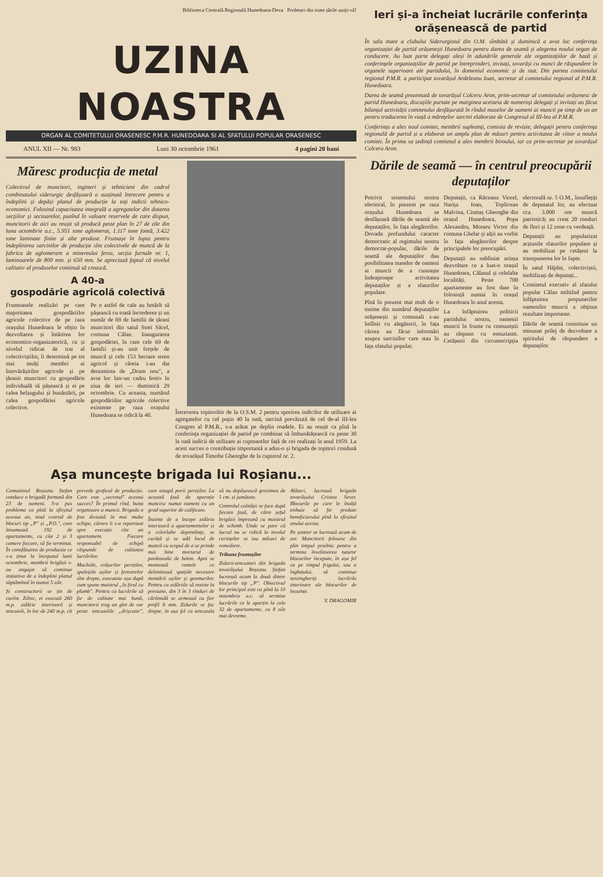Biblioteca Centrală Regională Hunedoara-Deva Proletari din toate țările uniți-vă!
UZINA NOASTRA
ORGAN AL COMITETULUI ORASENESC P.M.R. HUNEDOARA SI AL SFATULUI POPULAR ORASENESC
ANUL XII — Nr. 983 Luni 30 octombrie 1961 4 pagini 20 bani
Măresc producția de metal
Colectivul de muncitori, ingineri și tehnicieni din cadrul combinatului siderurgic desfășoară o susținută întrecere pentru a îndeplini și depăși planul de producție la toți indicii tehnico-economici. Folosind capacitatea integrală a agregatelor din dotarea secțiilor și sectoarelor, punînd în valoare rezervele de care dispun, muncitorii de aici au reușit să producă peste plan în 27 de zile din luna octombrie a.c., 5.951 tone aglomerat, 1.117 tone fontă, 3.422 tone laminate finite și alte produse. Fruntașe în lupta pentru îndeplinirea sarcinilor de producție sînt colectivele de muncă de la fabrica de aglomerare a minereului feros, secția furnale nr. 1, laminoarele de 800 mm. și 650 mm. Se apreciază faptul că nivelul calitativ al produselor continuă să crească.
A 40-a
gospodărie agricolă colectivă
Frumoasele realizări pe care majoritatea gospodăriilor agricole colective de pe raza orașului Hunedoara le obțin în dezvoltarea și întărirea lor economico-organizatorică, ca și nivelul ridicat de trai al colectiviștilor, îi determină pe tot mai mulți membri ai întovărășirilor agricole și pe țăranii muncitori cu gospodărie individuală să pășească și ei pe calea belșugului și bunăstării, pe calea gospodăriei agricole colective.
Pe o astfel de cale au hotărît să pășească cu toată încrederea și un număr de 69 de familii de țărani muncitori din satul Strei Săcel, comuna Călan. Inaugurarea gospodăriei, în care cele 69 de familii și-au unit forțele de muncă și cele 153 hectare teren agricol și căreia i-au dat denumirea de „Drum nou", a avut loc într-un cadru festiv în ziua de ieri — duminică 29 octombrie. Cu aceasta, numărul gospodăriilor agricole colective existente pe raza orașului Hunedoara se ridică la 40.
Întrecerea topitorilor de la O.S.M. 2 pentru sporirea indicilor de utilizare ai agregatelor cu cel puțin 40 la sută, sarcină prevăzută de cel de-al III-lea Congres al P.M.R., s-a arătat pe deplin roadele. Ei au reușit ca pînă la conferința organizației de partid pe combinat să îmbunătățească cu peste 30 la sută indicii de utilizare ai cuptoarelor față de cei realizați în anul 1959. La acest succes o contribuție importantă a adus-o și brigada de topitori condusă de tovarășul Timofte Gheorghe de la cuptorul nr. 2.
Așa muncește brigada lui Roșianu...
Comunistul Roșianu Ștefan conduce o brigadă formată din 23 de oameni. S-a pus problema ca pînă la sfîrșitul acestui an, noul cvartal de blocuri tip „P" și „P.O.", care însumează 192 de apartamente, cu cîte 2 și 3 camere fiecare, să fie terminat. În consfătuirea de producție ce s-a ținut la începutul lunii octombrie, membrii brigăzii s-au angajat să continue inițiativa de a îndeplini planul săptămînal în numai 5 zile.
Și constructorii se țin de cuvînt. Zilnic, ei execută 260 m.p. zidărie interioară și tencuieli, în loc de 240 m.p. cît prevede graficul de producție. Care este „secretul" acestui succes? În primul rînd, buna organizare a muncii. Brigada a fost divizată în mai multe echipe, cărora li s-a repartizat spre execuție cîte un apartament. Fiecare responsabil de echipă răspunde de calitatea lucrărilor.
Muchiile, colțurilor pereților, spalețiile ușilor și ferestrelor sînt drepte, executate așa după cum spune maistrul „la firul cu plumb". Pentru ca lucrările să fie de calitate mai bună, muncitorii trag un glet de var peste tencuielile „drișcuite", care astupă porii pereților. La această fază de operație muncesc numai oameni cu un grad superior de calificare.
Înainte de a începe zidăria interioară a apartamentelor și a celorlalte dependințe, se curăță și se udă locul de muncă cu scopul de a se prinde mai bine mortarul de pardoseala de beton. Apoi se montează ramele ce delimitează spațiile necesare montării ușilor și geamurilor. Pentru ca zidăriile să reziste la presiune, din 3 în 3 rînduri de cărămidă se armează cu fier profil 6 mm. Zidurile se fac drepte, în așa fel ca tencuiala să nu depășească grosimea de 1 cm. și jumătate.
Controlul calității se face după fiecare fază, de către șeful brigăzii împreună cu maistrul de schimb. Unde se pare că lucrul nu se ridică la nivelul cerințelor se iau măsuri de remediere.
Tribuna fruntașilor
Zidarii-tencuitori din brigada tovarășului Roșianu Ștefan lucrează acum la două dintre blocurile tip „P". Obiectivul lor principal este ca pînă la 10 noiembrie a.c. să termine lucrările ce le aparțin la cele 32 de apartamente, cu 8 zile mai devreme.
Alături, lucrează brigada tovarășului Cristea Sever. Blocurile pe care le înalță trebuie să fie predate beneficiarului pînă la sfîrșitul anului acesta.
Pe șantier se lucrează acum de zor. Muncitorii folosesc din plin timpul prielnic pentru a termina învelitoarea tuturor blocurilor începute, în așa fel ca pe timpul frigului, sau a înghețului, să continue nestingheriți lucrările interioare ale blocurilor de locuințe.
V. DRAGOMIR
Ieri și-a încheiat lucrările conferința orășenească de partid
În sala mare a clubului Siderurgistul din O.M. sîmbătă și duminică a avut loc conferința organizației de partid orășenești Hunedoara pentru darea de seamă și alegerea noului organ de conducere. Au luat parte delegați aleși în adunările generale ale organizațiilor de bază și conferințele organizațiilor de partid pe întreprinderi, invitați, tovarăși cu munci de răspundere în organele superioare ale partidului, în domeniul economic și de stat. Din partea comitetului regional P.M.R. a participat tovarășul Ardeleanu Ioan, secretar al comitetului regional al P.M.R. Hunedoara.
Darea de seamă prezentată de tovarășul Colceru Aron, prim-secretar al comitetului orășenesc de partid Hunedoara, discuțiile purtate pe marginea acesteia de numeroși delegați și invitați au făcut bilanțul activității comitetului desfășurată în rîndul maselor de oameni ai muncii pe timp de un an pentru traducerea în viață a mărețelor sarcini elaborate de Congresul al III-lea al P.M.R.
Conferința a ales noul comitet, membrii supleanți, comisia de revizie, delegații pentru conferința regională de partid și a elaborat un amplu plan de măsuri pentru activitatea de viitor a noului comitet. În prima sa ședință comitetul a ales membrii biroului, iar ca prim-secretar pe tovarășul Colceru Aron.
Dările de seamă — în centrul preocupării deputaților
Potrivit sistemului nostru electoral, în prezent pe raza orașului Hunedoara se desfășoară dările de seamă ale deputaților, în fața alegătorilor. Dovada profundului caracter democratic al regimului nostru democrat-popular, dările de seamă ale deputaților dau posibilitatea maselor de oameni ai muncii de a cunoaște îndeaproape activitatea deputaților și a sfaturilor populare.
Pînă în prezent mai mult de o treime din numărul deputaților orășenești și comunali s-au întîlnit cu alegătorii, în fața cărora au făcut informări asupra sarcinilor care stau în fața sfatului popular.
Deputații, ca Răceanu Viorel, Narița Ioan, Toplicean Malvina, Cismaș Gheorghe din orașul Hunedoara, Popa Alexandru, Moraru Victor din comuna Ghelar și alții au vorbit în fața alegătorilor despre principalele lor preocupări.
Deputații au subliniat uriașa dezvoltare ce a luat-o orașul Hunedoara, Călanul și celelalte localități. Peste 700 apartamente au fost date în folosință numai în orașul Hunedoara în anul acesta.
La înfăptuirea politicii partidului nostru, oamenii muncii în frunte cu comuniștii au răspuns cu entuziasm. Cetățenii din circumscripția electorală nr. 5 O.M., însuflețiți de deputatul lor, au efectuat cca. 3.000 ore muncă patriotică; au creat 20 ronduri de flori și 12 zone cu verdeață.
Deputații au popularizat acțiunile sfaturilor populare și au mobilizat pe cetățeni la transpunerea lor în fapte.
În satul Hăjdat, colectiviștii, mobilizați de deputați...
Comitetul executiv al sfatului popular Călan militînd pentru înfăptuirea propunerilor oamenilor muncii a obținut rezultate importante.
Dările de seamă constituie un minunat prilej de dezvoltare a spiritului de răspundere a deputaților.